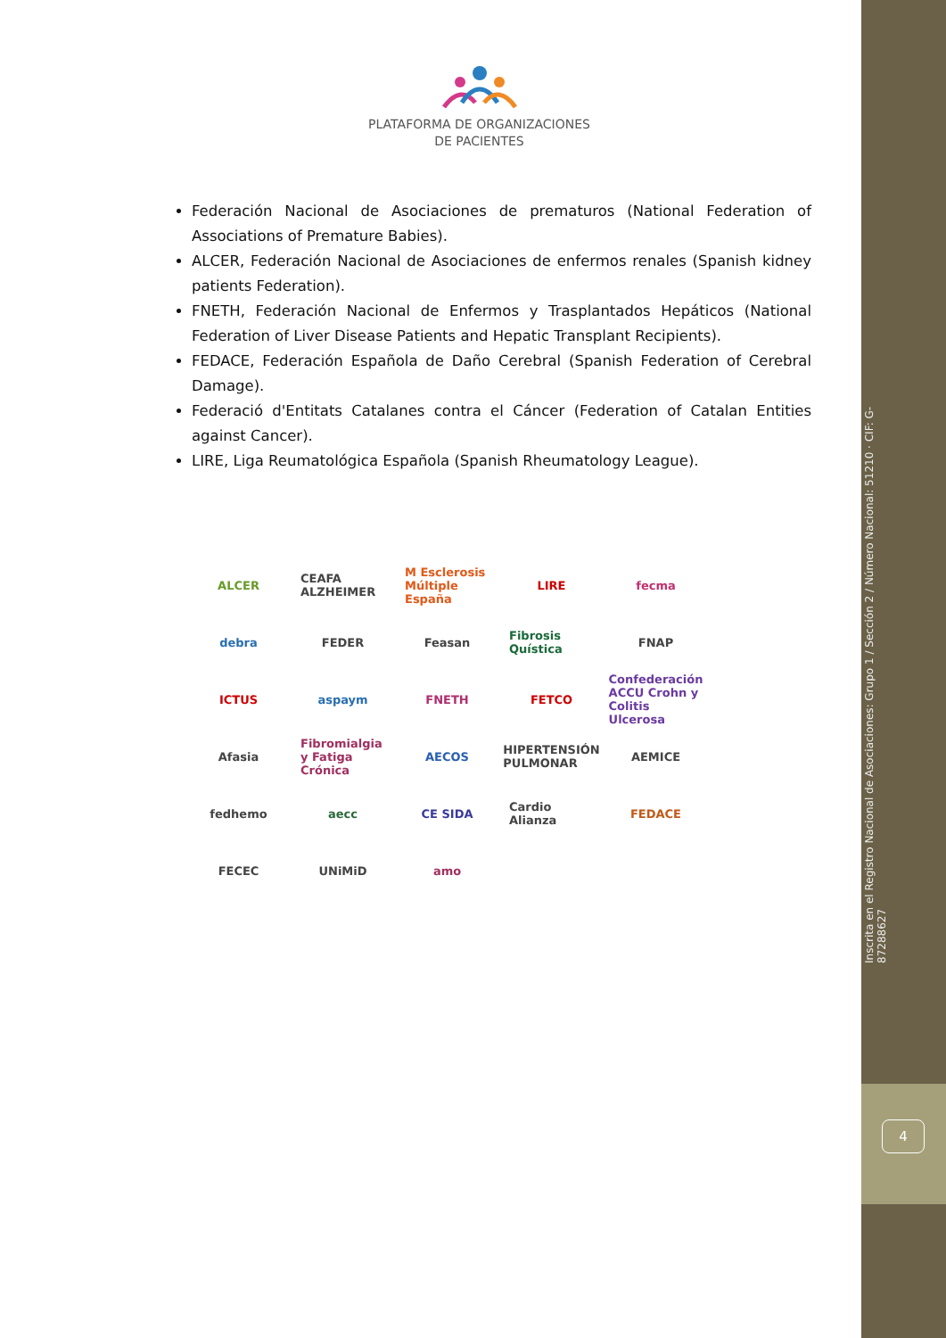PLATAFORMA DE ORGANIZACIONES
DE PACIENTES
Federación Nacional de Asociaciones de prematuros (National Federation of Associations of Premature Babies).
ALCER, Federación Nacional de Asociaciones de enfermos renales (Spanish kidney patients Federation).
FNETH, Federación Nacional de Enfermos y Trasplantados Hepáticos (National Federation of Liver Disease Patients and Hepatic Transplant Recipients).
FEDACE, Federación Española de Daño Cerebral (Spanish Federation of Cerebral Damage).
Federació d'Entitats Catalanes contra el Cáncer (Federation of Catalan Entities against Cancer).
LIRE, Liga Reumatológica Española (Spanish Rheumatology League).
ALCER CEAFA ALZHEIMER M Esclerosis Múltiple España LIRE fecma debra FEDER Feasan Fibrosis Quística FNAP ICTUS aspaym FNETH FETCO Confederación ACCU Crohn y Colitis Ulcerosa Afasia Fibromialgia y Fatiga Crónica AECOS HIPERTENSIÓN PULMONAR AEMICE fedhemo aecc CE SIDA Cardio Alianza FEDACE FECEC UNiMiD amo
Inscrita en el Registro Nacional de Asociaciones: Grupo 1 / Sección 2 / Número Nacional: 51210 · CIF: G-87288627
4